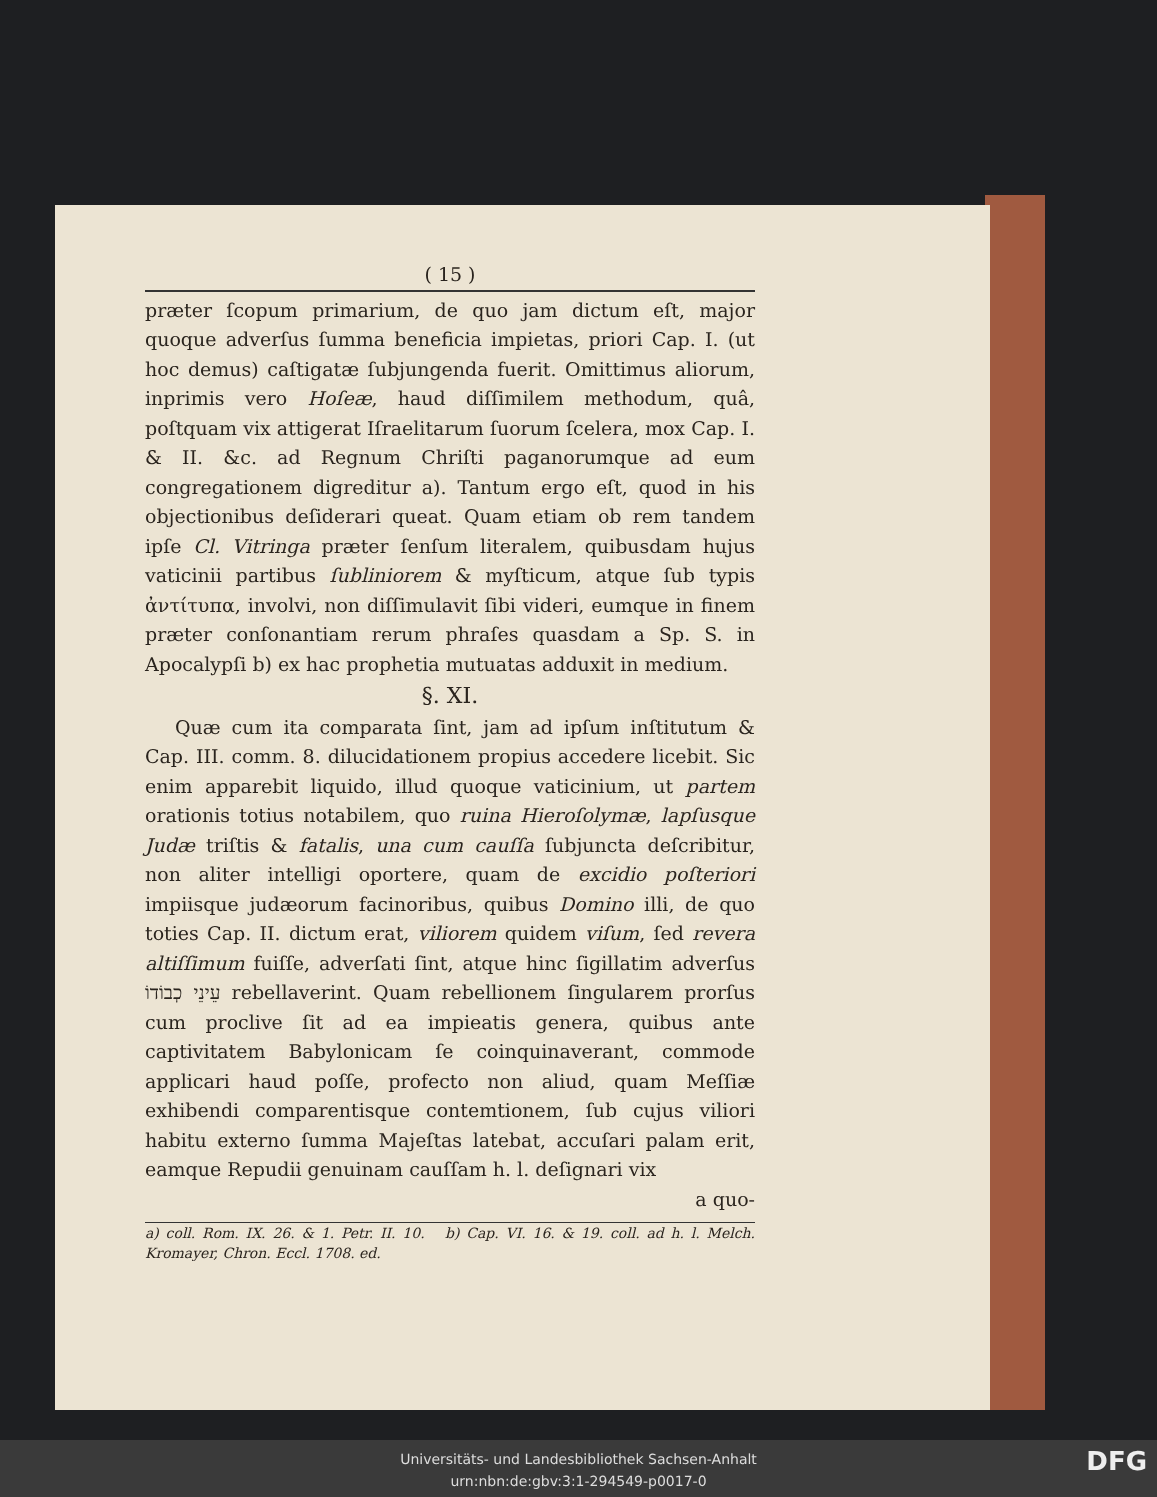( 15 )
præter ſcopum primarium, de quo jam dictum eſt, major quoque adverſus ſumma beneficia impietas, priori Cap. I. (ut hoc demus) caſtigatæ ſubjungenda fuerit. Omittimus aliorum, inprimis vero Hoſeæ, haud diſſimilem methodum, quâ, poſtquam vix attigerat Iſraelitarum ſuorum ſcelera, mox Cap. I. & II. &c. ad Regnum Chriſti paganorumque ad eum congregationem digreditur a). Tantum ergo eſt, quod in his objectionibus deſiderari queat. Quam etiam ob rem tandem ipſe Cl. Vitringa præter ſenſum literalem, quibusdam hujus vaticinii partibus ſubliniorem & myſticum, atque ſub typis ἀντίτυπα, involvi, non diſſimulavit ſibi videri, eumque in finem præter conſonantiam rerum phraſes quasdam a Sp. S. in Apocalypſi b) ex hac prophetia mutuatas adduxit in medium.
§. XI.
Quæ cum ita comparata ſint, jam ad ipſum inſtitutum & Cap. III. comm. 8. dilucidationem propius accedere licebit. Sic enim apparebit liquido, illud quoque vaticinium, ut partem orationis totius notabilem, quo ruina Hieroſolymæ, lapſusque Judæ triſtis & fatalis, una cum cauſſa ſubjuncta deſcribitur, non aliter intelligi oportere, quam de excidio poſteriori impiisque judæorum facinoribus, quibus Domino illi, de quo toties Cap. II. dictum erat, viliorem quidem viſum, ſed revera altiſſimum fuiſſe, adverſati ſint, atque hinc ſigillatim adverſus עֵינֵי כְבוֹדוֹ rebellaverint. Quam rebellionem ſingularem prorſus cum proclive ſit ad ea impieatis genera, quibus ante captivitatem Babylonicam ſe coinquinaverant, commode applicari haud poſſe, profecto non aliud, quam Meſſiæ exhibendi comparentisque contemtionem, ſub cujus viliori habitu externo ſumma Majeſtas latebat, accuſari palam erit, eamque Repudii genuinam cauſſam h. l. deſignari vix
a quo-
a) coll. Rom. IX. 26. & 1. Petr. II. 10. b) Cap. VI. 16. & 19. coll. ad h. l. Melch. Kromayer, Chron. Eccl. 1708. ed.
Universitäts- und Landesbibliothek Sachsen-Anhalt
urn:nbn:de:gbv:3:1-294549-p0017-0
DFG